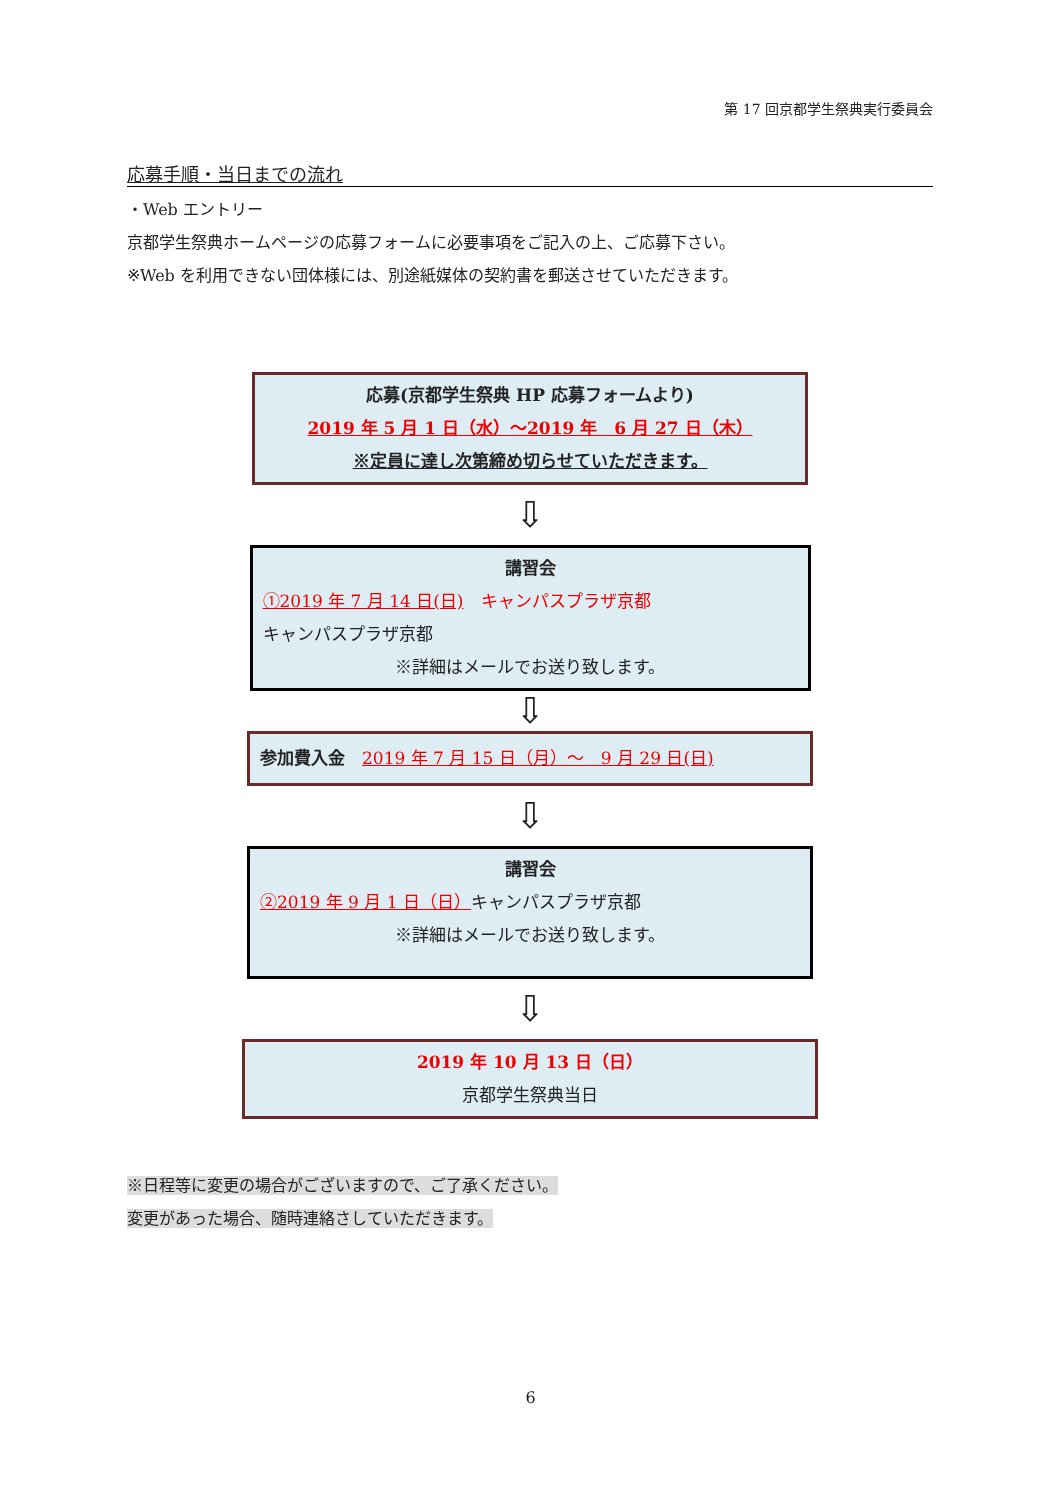第 17 回京都学生祭典実行委員会
応募手順・当日までの流れ
・Web エントリー
京都学生祭典ホームページの応募フォームに必要事項をご記入の上、ご応募下さい。
※Web を利用できない団体様には、別途紙媒体の契約書を郵送させていただきます。
応募(京都学生祭典 HP 応募フォームより)
2019 年 5 月 1 日（水）～2019 年　6 月 27 日（木）
※定員に達し次第締め切らせていただきます。
⇩
講習会
①2019 年 7 月 14 日(日)　キャンパスプラザ京都
キャンパスプラザ京都
※詳細はメールでお送り致します。
⇩
参加費入金　2019 年 7 月 15 日（月）～　9 月 29 日(日)
⇩
講習会
②2019 年 9 月 1 日（日）キャンパスプラザ京都
※詳細はメールでお送り致します。
⇩
2019 年 10 月 13 日（日）
京都学生祭典当日
※日程等に変更の場合がございますので、ご了承ください。
変更があった場合、随時連絡さしていただきます。
6